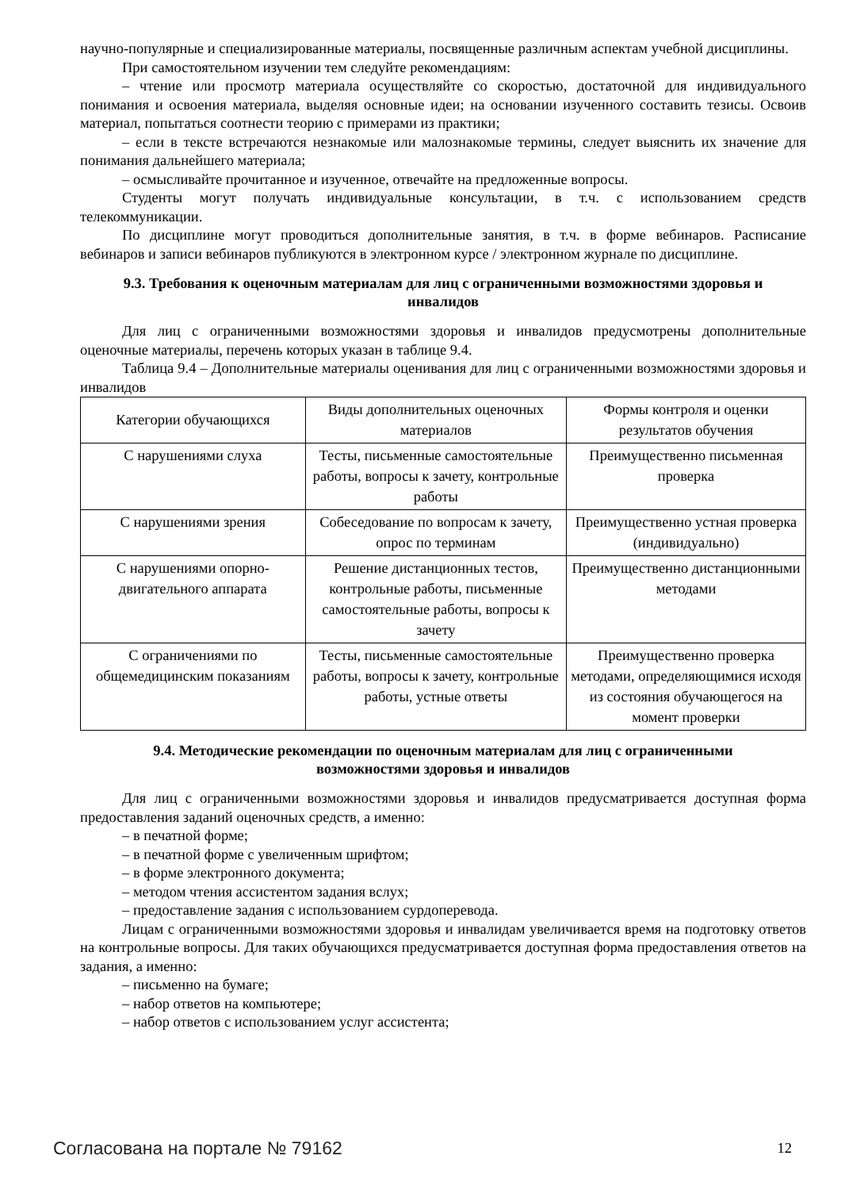научно-популярные и специализированные материалы, посвященные различным аспектам учебной дисциплины.
При самостоятельном изучении тем следуйте рекомендациям:
– чтение или просмотр материала осуществляйте со скоростью, достаточной для индивидуального понимания и освоения материала, выделяя основные идеи; на основании изученного составить тезисы. Освоив материал, попытаться соотнести теорию с примерами из практики;
– если в тексте встречаются незнакомые или малознакомые термины, следует выяснить их значение для понимания дальнейшего материала;
– осмысливайте прочитанное и изученное, отвечайте на предложенные вопросы.
Студенты могут получать индивидуальные консультации, в т.ч. с использованием средств телекоммуникации.
По дисциплине могут проводиться дополнительные занятия, в т.ч. в форме вебинаров. Расписание вебинаров и записи вебинаров публикуются в электронном курсе / электронном журнале по дисциплине.
9.3. Требования к оценочным материалам для лиц с ограниченными возможностями здоровья и инвалидов
Для лиц с ограниченными возможностями здоровья и инвалидов предусмотрены дополнительные оценочные материалы, перечень которых указан в таблице 9.4.
Таблица 9.4 – Дополнительные материалы оценивания для лиц с ограниченными возможностями здоровья и инвалидов
| Категории обучающихся | Виды дополнительных оценочных материалов | Формы контроля и оценки результатов обучения |
| --- | --- | --- |
| С нарушениями слуха | Тесты, письменные самостоятельные работы, вопросы к зачету, контрольные работы | Преимущественно письменная проверка |
| С нарушениями зрения | Собеседование по вопросам к зачету, опрос по терминам | Преимущественно устная проверка (индивидуально) |
| С нарушениями опорно-двигательного аппарата | Решение дистанционных тестов, контрольные работы, письменные самостоятельные работы, вопросы к зачету | Преимущественно дистанционными методами |
| С ограничениями по общемедицинским показаниям | Тесты, письменные самостоятельные работы, вопросы к зачету, контрольные работы, устные ответы | Преимущественно проверка методами, определяющимися исходя из состояния обучающегося на момент проверки |
9.4. Методические рекомендации по оценочным материалам для лиц с ограниченными возможностями здоровья и инвалидов
Для лиц с ограниченными возможностями здоровья и инвалидов предусматривается доступная форма предоставления заданий оценочных средств, а именно:
– в печатной форме;
– в печатной форме с увеличенным шрифтом;
– в форме электронного документа;
– методом чтения ассистентом задания вслух;
– предоставление задания с использованием сурдоперевода.
Лицам с ограниченными возможностями здоровья и инвалидам увеличивается время на подготовку ответов на контрольные вопросы. Для таких обучающихся предусматривается доступная форма предоставления ответов на задания, а именно:
– письменно на бумаге;
– набор ответов на компьютере;
– набор ответов с использованием услуг ассистента;
Согласована на портале № 79162 12